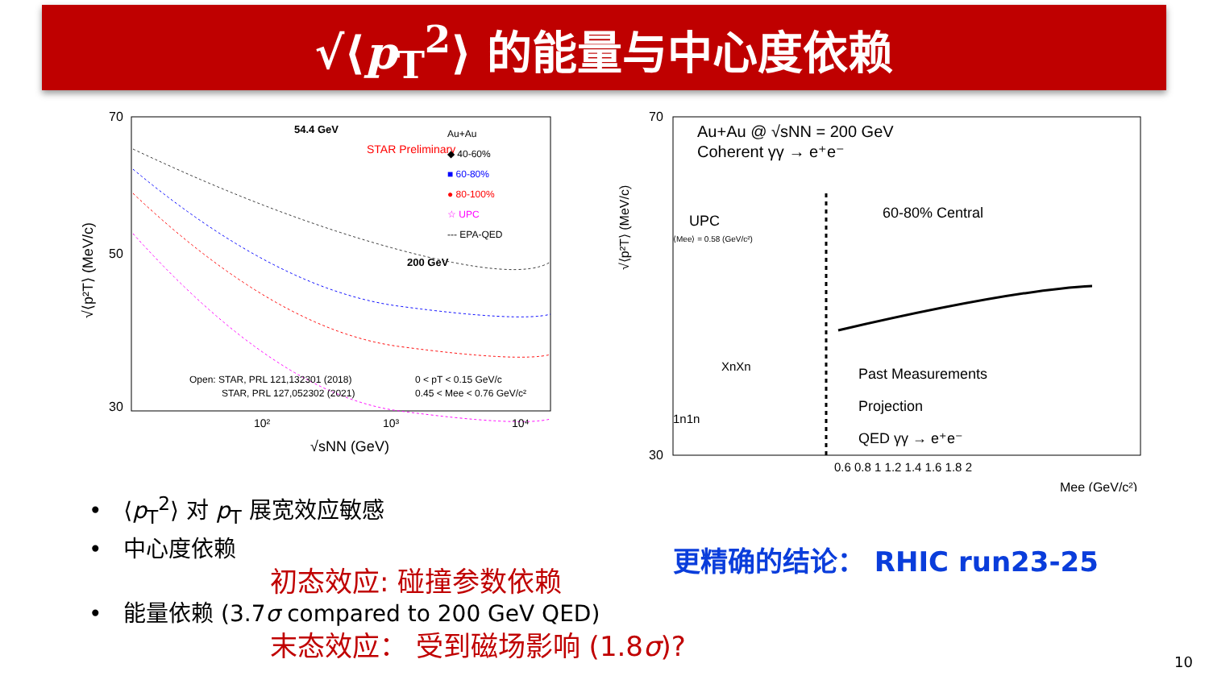√⟨p<sub>T</sub><sup>2</sup>⟩ 的能量与中心度依赖
70
50
30
√⟨p²T⟩ (MeV/c)
54.4 GeV
STAR Preliminary
200 GeV
Au+Au
◆ 40-60%
■ 60-80%
● 80-100%
☆ UPC
--- EPA-QED
Open: STAR, PRL 121,132301 (2018)
STAR, PRL 127,052302 (2021)
0 < pT < 0.15 GeV/c
0.45 < Mee < 0.76 GeV/c²
10²
10³
10⁴
√sNN (GeV)
70
30
√⟨p²T⟩ (MeV/c)
Au+Au @ √sNN = 200 GeV
Coherent γγ → e⁺e⁻
UPC
⟨Mee⟩ = 0.58 (GeV/c²)
60-80% Central
XnXn
1n1n
Past Measurements
Projection
QED γγ → e⁺e⁻
0.6 0.8 1 1.2 1.4 1.6 1.8 2
Mee (GeV/c²)
• ⟨p<sub>T</sub><sup>2</sup>⟩ 对 p<sub>T</sub> 展宽效应敏感
• 中心度依赖
初态效应: 碰撞参数依赖
• 能量依赖 (3.7σ compared to 200 GeV QED)
末态效应： 受到磁场影响 (1.8σ)?
更精确的结论： RHIC run23-25
10